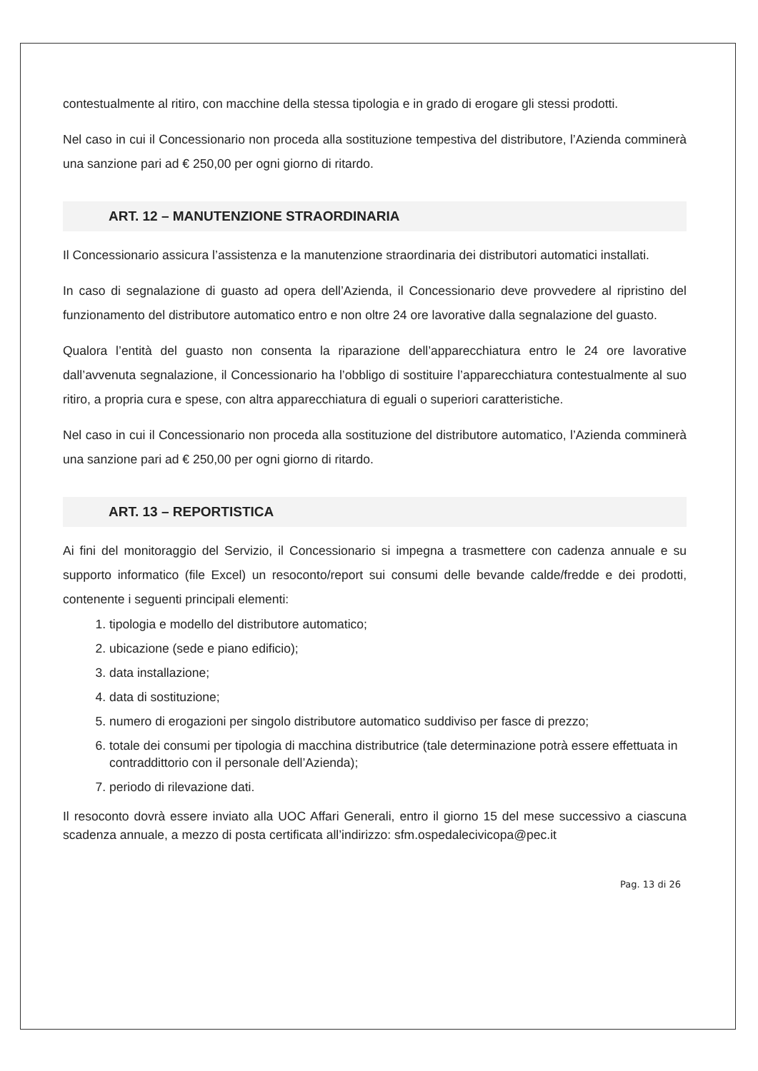contestualmente al ritiro, con macchine della stessa tipologia e in grado di erogare gli stessi prodotti.
Nel caso in cui il Concessionario non proceda alla sostituzione tempestiva del distributore, l’Azienda comminerà una sanzione pari ad € 250,00 per ogni giorno di ritardo.
ART. 12 – MANUTENZIONE STRAORDINARIA
Il Concessionario assicura l’assistenza e la manutenzione straordinaria dei distributori automatici installati.
In caso di segnalazione di guasto ad opera dell’Azienda, il Concessionario deve provvedere al ripristino del funzionamento del distributore automatico entro e non oltre 24 ore lavorative dalla segnalazione del guasto.
Qualora l’entità del guasto non consenta la riparazione dell’apparecchiatura entro le 24 ore lavorative dall’avvenuta segnalazione, il Concessionario ha l’obbligo di sostituire l’apparecchiatura contestualmente al suo ritiro, a propria cura e spese, con altra apparecchiatura di eguali o superiori caratteristiche.
Nel caso in cui il Concessionario non proceda alla sostituzione del distributore automatico, l’Azienda comminerà una sanzione pari ad € 250,00 per ogni giorno di ritardo.
ART. 13 – REPORTISTICA
Ai fini del monitoraggio del Servizio, il Concessionario si impegna a trasmettere con cadenza annuale e su supporto informatico (file Excel) un resoconto/report sui consumi delle bevande calde/fredde e dei prodotti, contenente i seguenti principali elementi:
1. tipologia e modello del distributore automatico;
2. ubicazione (sede e piano edificio);
3. data installazione;
4. data di sostituzione;
5. numero di erogazioni per singolo distributore automatico suddiviso per fasce di prezzo;
6. totale dei consumi per tipologia di macchina distributrice (tale determinazione potrà essere effettuata in contraddittorio con il personale dell’Azienda);
7. periodo di rilevazione dati.
Il resoconto dovrà essere inviato alla UOC Affari Generali, entro il giorno 15 del mese successivo a ciascuna scadenza annuale, a mezzo di posta certificata all’indirizzo: sfm.ospedalecivicopa@pec.it
Pag. 13 di 26